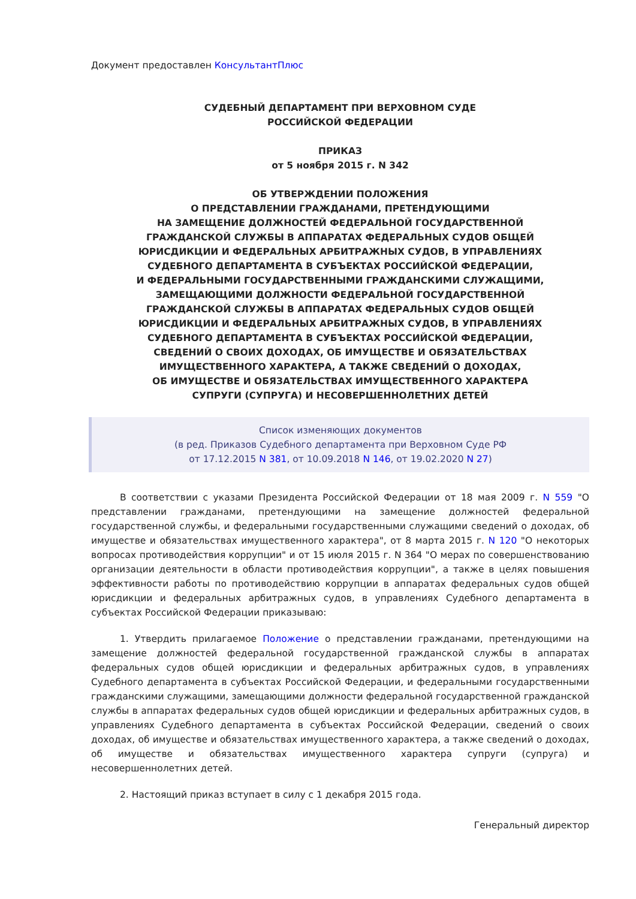Документ предоставлен КонсультантПлюс
СУДЕБНЫЙ ДЕПАРТАМЕНТ ПРИ ВЕРХОВНОМ СУДЕ
РОССИЙСКОЙ ФЕДЕРАЦИИ
ПРИКАЗ
от 5 ноября 2015 г. N 342
ОБ УТВЕРЖДЕНИИ ПОЛОЖЕНИЯ
О ПРЕДСТАВЛЕНИИ ГРАЖДАНАМИ, ПРЕТЕНДУЮЩИМИ
НА ЗАМЕЩЕНИЕ ДОЛЖНОСТЕЙ ФЕДЕРАЛЬНОЙ ГОСУДАРСТВЕННОЙ
ГРАЖДАНСКОЙ СЛУЖБЫ В АППАРАТАХ ФЕДЕРАЛЬНЫХ СУДОВ ОБЩЕЙ
ЮРИСДИКЦИИ И ФЕДЕРАЛЬНЫХ АРБИТРАЖНЫХ СУДОВ, В УПРАВЛЕНИЯХ
СУДЕБНОГО ДЕПАРТАМЕНТА В СУБЪЕКТАХ РОССИЙСКОЙ ФЕДЕРАЦИИ,
И ФЕДЕРАЛЬНЫМИ ГОСУДАРСТВЕННЫМИ ГРАЖДАНСКИМИ СЛУЖАЩИМИ,
ЗАМЕЩАЮЩИМИ ДОЛЖНОСТИ ФЕДЕРАЛЬНОЙ ГОСУДАРСТВЕННОЙ
ГРАЖДАНСКОЙ СЛУЖБЫ В АППАРАТАХ ФЕДЕРАЛЬНЫХ СУДОВ ОБЩЕЙ
ЮРИСДИКЦИИ И ФЕДЕРАЛЬНЫХ АРБИТРАЖНЫХ СУДОВ, В УПРАВЛЕНИЯХ
СУДЕБНОГО ДЕПАРТАМЕНТА В СУБЪЕКТАХ РОССИЙСКОЙ ФЕДЕРАЦИИ,
СВЕДЕНИЙ О СВОИХ ДОХОДАХ, ОБ ИМУЩЕСТВЕ И ОБЯЗАТЕЛЬСТВАХ
ИМУЩЕСТВЕННОГО ХАРАКТЕРА, А ТАКЖЕ СВЕДЕНИЙ О ДОХОДАХ,
ОБ ИМУЩЕСТВЕ И ОБЯЗАТЕЛЬСТВАХ ИМУЩЕСТВЕННОГО ХАРАКТЕРА
СУПРУГИ (СУПРУГА) И НЕСОВЕРШЕННОЛЕТНИХ ДЕТЕЙ
Список изменяющих документов
(в ред. Приказов Судебного департамента при Верховном Суде РФ
от 17.12.2015 N 381, от 10.09.2018 N 146, от 19.02.2020 N 27)
В соответствии с указами Президента Российской Федерации от 18 мая 2009 г. N 559 "О представлении гражданами, претендующими на замещение должностей федеральной государственной службы, и федеральными государственными служащими сведений о доходах, об имуществе и обязательствах имущественного характера", от 8 марта 2015 г. N 120 "О некоторых вопросах противодействия коррупции" и от 15 июля 2015 г. N 364 "О мерах по совершенствованию организации деятельности в области противодействия коррупции", а также в целях повышения эффективности работы по противодействию коррупции в аппаратах федеральных судов общей юрисдикции и федеральных арбитражных судов, в управлениях Судебного департамента в субъектах Российской Федерации приказываю:
1. Утвердить прилагаемое Положение о представлении гражданами, претендующими на замещение должностей федеральной государственной гражданской службы в аппаратах федеральных судов общей юрисдикции и федеральных арбитражных судов, в управлениях Судебного департамента в субъектах Российской Федерации, и федеральными государственными гражданскими служащими, замещающими должности федеральной государственной гражданской службы в аппаратах федеральных судов общей юрисдикции и федеральных арбитражных судов, в управлениях Судебного департамента в субъектах Российской Федерации, сведений о своих доходах, об имуществе и обязательствах имущественного характера, а также сведений о доходах, об имуществе и обязательствах имущественного характера супруги (супруга) и несовершеннолетних детей.
2. Настоящий приказ вступает в силу с 1 декабря 2015 года.
Генеральный директор